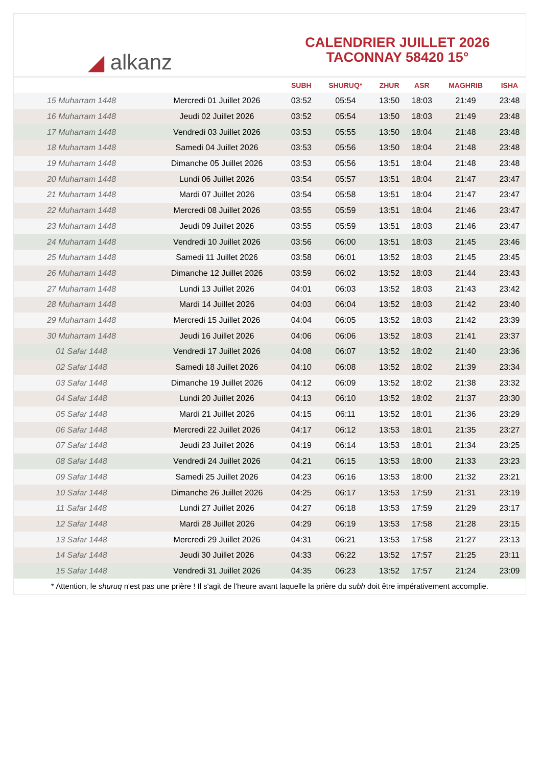◢ alkanz
CALENDRIER JUILLET 2026
TACONNAY 58420 15°
| | | SUBH | SHURUQ* | ZHUR | ASR | MAGHRIB | ISHA |
| --- | --- | --- | --- | --- | --- | --- | --- |
| 15 Muharram 1448 | Mercredi 01 Juillet 2026 | 03:52 | 05:54 | 13:50 | 18:03 | 21:49 | 23:48 |
| 16 Muharram 1448 | Jeudi 02 Juillet 2026 | 03:52 | 05:54 | 13:50 | 18:03 | 21:49 | 23:48 |
| 17 Muharram 1448 | Vendredi 03 Juillet 2026 | 03:53 | 05:55 | 13:50 | 18:04 | 21:48 | 23:48 |
| 18 Muharram 1448 | Samedi 04 Juillet 2026 | 03:53 | 05:56 | 13:50 | 18:04 | 21:48 | 23:48 |
| 19 Muharram 1448 | Dimanche 05 Juillet 2026 | 03:53 | 05:56 | 13:51 | 18:04 | 21:48 | 23:48 |
| 20 Muharram 1448 | Lundi 06 Juillet 2026 | 03:54 | 05:57 | 13:51 | 18:04 | 21:47 | 23:47 |
| 21 Muharram 1448 | Mardi 07 Juillet 2026 | 03:54 | 05:58 | 13:51 | 18:04 | 21:47 | 23:47 |
| 22 Muharram 1448 | Mercredi 08 Juillet 2026 | 03:55 | 05:59 | 13:51 | 18:04 | 21:46 | 23:47 |
| 23 Muharram 1448 | Jeudi 09 Juillet 2026 | 03:55 | 05:59 | 13:51 | 18:03 | 21:46 | 23:47 |
| 24 Muharram 1448 | Vendredi 10 Juillet 2026 | 03:56 | 06:00 | 13:51 | 18:03 | 21:45 | 23:46 |
| 25 Muharram 1448 | Samedi 11 Juillet 2026 | 03:58 | 06:01 | 13:52 | 18:03 | 21:45 | 23:45 |
| 26 Muharram 1448 | Dimanche 12 Juillet 2026 | 03:59 | 06:02 | 13:52 | 18:03 | 21:44 | 23:43 |
| 27 Muharram 1448 | Lundi 13 Juillet 2026 | 04:01 | 06:03 | 13:52 | 18:03 | 21:43 | 23:42 |
| 28 Muharram 1448 | Mardi 14 Juillet 2026 | 04:03 | 06:04 | 13:52 | 18:03 | 21:42 | 23:40 |
| 29 Muharram 1448 | Mercredi 15 Juillet 2026 | 04:04 | 06:05 | 13:52 | 18:03 | 21:42 | 23:39 |
| 30 Muharram 1448 | Jeudi 16 Juillet 2026 | 04:06 | 06:06 | 13:52 | 18:03 | 21:41 | 23:37 |
| 01 Safar 1448 | Vendredi 17 Juillet 2026 | 04:08 | 06:07 | 13:52 | 18:02 | 21:40 | 23:36 |
| 02 Safar 1448 | Samedi 18 Juillet 2026 | 04:10 | 06:08 | 13:52 | 18:02 | 21:39 | 23:34 |
| 03 Safar 1448 | Dimanche 19 Juillet 2026 | 04:12 | 06:09 | 13:52 | 18:02 | 21:38 | 23:32 |
| 04 Safar 1448 | Lundi 20 Juillet 2026 | 04:13 | 06:10 | 13:52 | 18:02 | 21:37 | 23:30 |
| 05 Safar 1448 | Mardi 21 Juillet 2026 | 04:15 | 06:11 | 13:52 | 18:01 | 21:36 | 23:29 |
| 06 Safar 1448 | Mercredi 22 Juillet 2026 | 04:17 | 06:12 | 13:53 | 18:01 | 21:35 | 23:27 |
| 07 Safar 1448 | Jeudi 23 Juillet 2026 | 04:19 | 06:14 | 13:53 | 18:01 | 21:34 | 23:25 |
| 08 Safar 1448 | Vendredi 24 Juillet 2026 | 04:21 | 06:15 | 13:53 | 18:00 | 21:33 | 23:23 |
| 09 Safar 1448 | Samedi 25 Juillet 2026 | 04:23 | 06:16 | 13:53 | 18:00 | 21:32 | 23:21 |
| 10 Safar 1448 | Dimanche 26 Juillet 2026 | 04:25 | 06:17 | 13:53 | 17:59 | 21:31 | 23:19 |
| 11 Safar 1448 | Lundi 27 Juillet 2026 | 04:27 | 06:18 | 13:53 | 17:59 | 21:29 | 23:17 |
| 12 Safar 1448 | Mardi 28 Juillet 2026 | 04:29 | 06:19 | 13:53 | 17:58 | 21:28 | 23:15 |
| 13 Safar 1448 | Mercredi 29 Juillet 2026 | 04:31 | 06:21 | 13:53 | 17:58 | 21:27 | 23:13 |
| 14 Safar 1448 | Jeudi 30 Juillet 2026 | 04:33 | 06:22 | 13:52 | 17:57 | 21:25 | 23:11 |
| 15 Safar 1448 | Vendredi 31 Juillet 2026 | 04:35 | 06:23 | 13:52 | 17:57 | 21:24 | 23:09 |
* Attention, le shuruq n'est pas une prière ! Il s'agit de l'heure avant laquelle la prière du subh doit être impérativement accomplie.